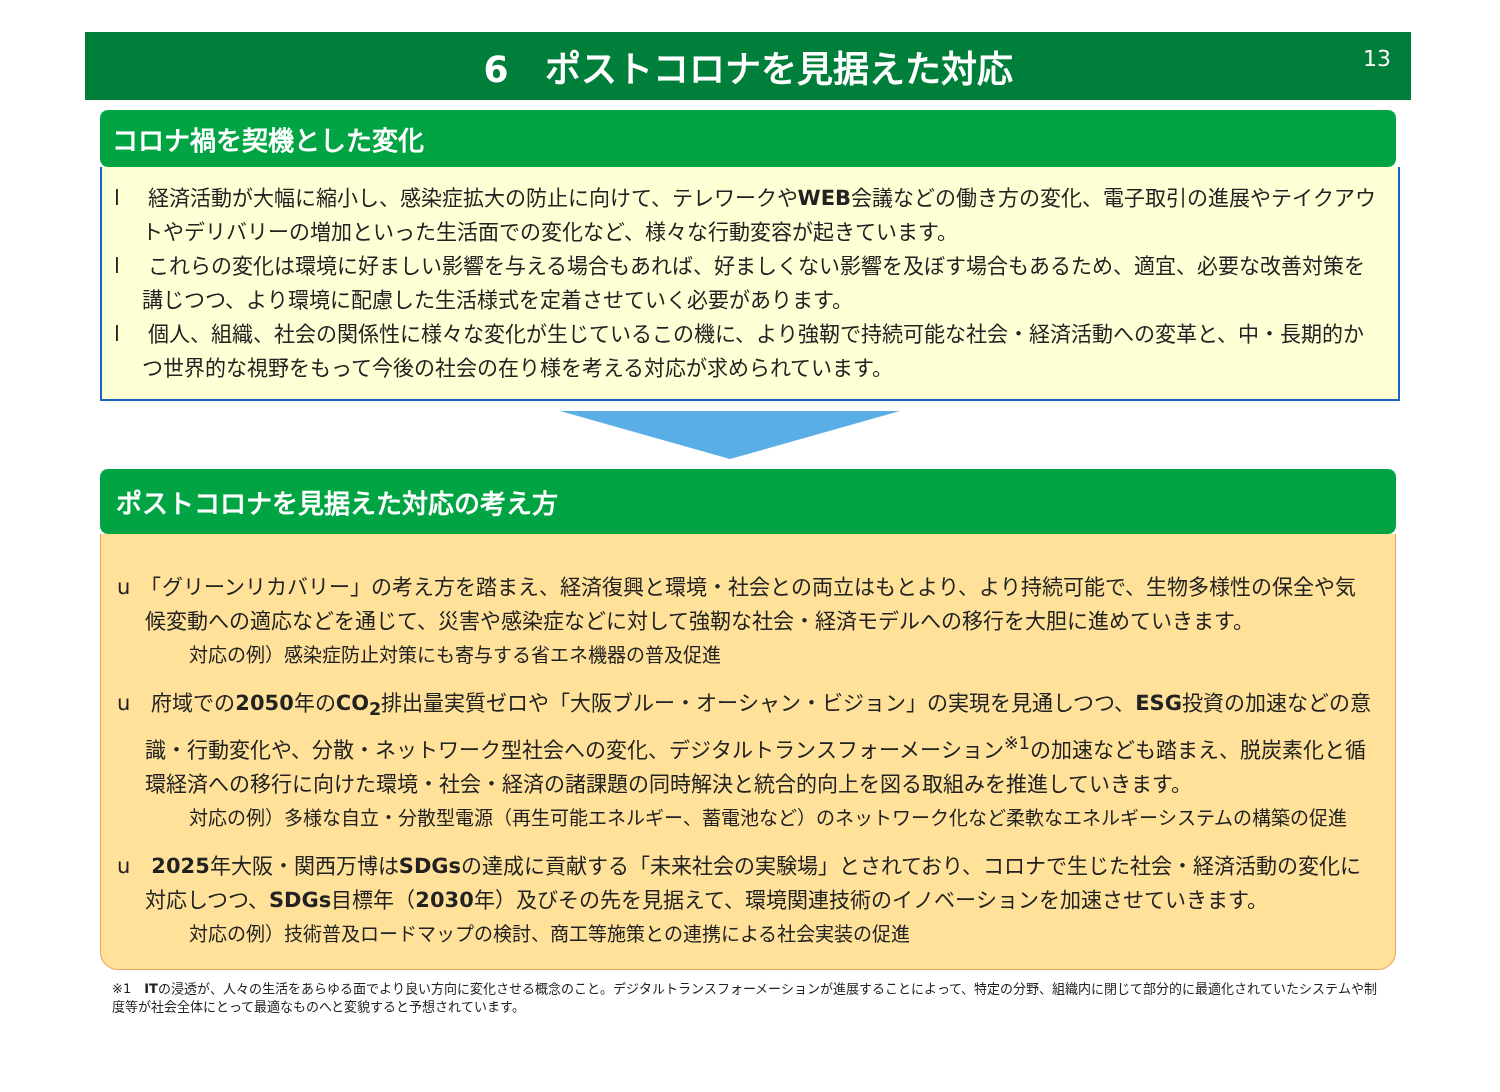6　ポストコロナを見据えた対応
13
コロナ禍を契機とした変化
l　 経済活動が大幅に縮小し、感染症拡大の防止に向けて、テレワークやWEB会議などの働き方の変化、電子取引の進展やテイクアウトやデリバリーの増加といった生活面での変化など、様々な行動変容が起きています。
l　 これらの変化は環境に好ましい影響を与える場合もあれば、好ましくない影響を及ぼす場合もあるため、適宜、必要な改善対策を講じつつ、より環境に配慮した生活様式を定着させていく必要があります。
l　 個人、組織、社会の関係性に様々な変化が生じているこの機に、より強靭で持続可能な社会・経済活動への変革と、中・長期的かつ世界的な視野をもって今後の社会の在り様を考える対応が求められています。
ポストコロナを見据えた対応の考え方
u　「グリーンリカバリー」の考え方を踏まえ、経済復興と環境・社会との両立はもとより、より持続可能で、生物多様性の保全や気候変動への適応などを通じて、災害や感染症などに対して強靭な社会・経済モデルへの移行を大胆に進めていきます。
対応の例）感染症防止対策にも寄与する省エネ機器の普及促進
u　府域での2050年のCO<sub>2</sub>排出量実質ゼロや「大阪ブルー・オーシャン・ビジョン」の実現を見通しつつ、ESG投資の加速などの意識・行動変化や、分散・ネットワーク型社会への変化、デジタルトランスフォーメーション<sup>※1</sup>の加速なども踏まえ、脱炭素化と循環経済への移行に向けた環境・社会・経済の諸課題の同時解決と統合的向上を図る取組みを推進していきます。
対応の例）多様な自立・分散型電源（再生可能エネルギー、蓄電池など）のネットワーク化など柔軟なエネルギーシステムの構築の促進
u　2025年大阪・関西万博はSDGsの達成に貢献する「未来社会の実験場」とされており、コロナで生じた社会・経済活動の変化に対応しつつ、SDGs目標年（2030年）及びその先を見据えて、環境関連技術のイノベーションを加速させていきます。
対応の例）技術普及ロードマップの検討、商工等施策との連携による社会実装の促進
※1　ITの浸透が、人々の生活をあらゆる面でより良い方向に変化させる概念のこと。デジタルトランスフォーメーションが進展することによって、特定の分野、組織内に閉じて部分的に最適化されていたシステムや制度等が社会全体にとって最適なものへと変貌すると予想されています。